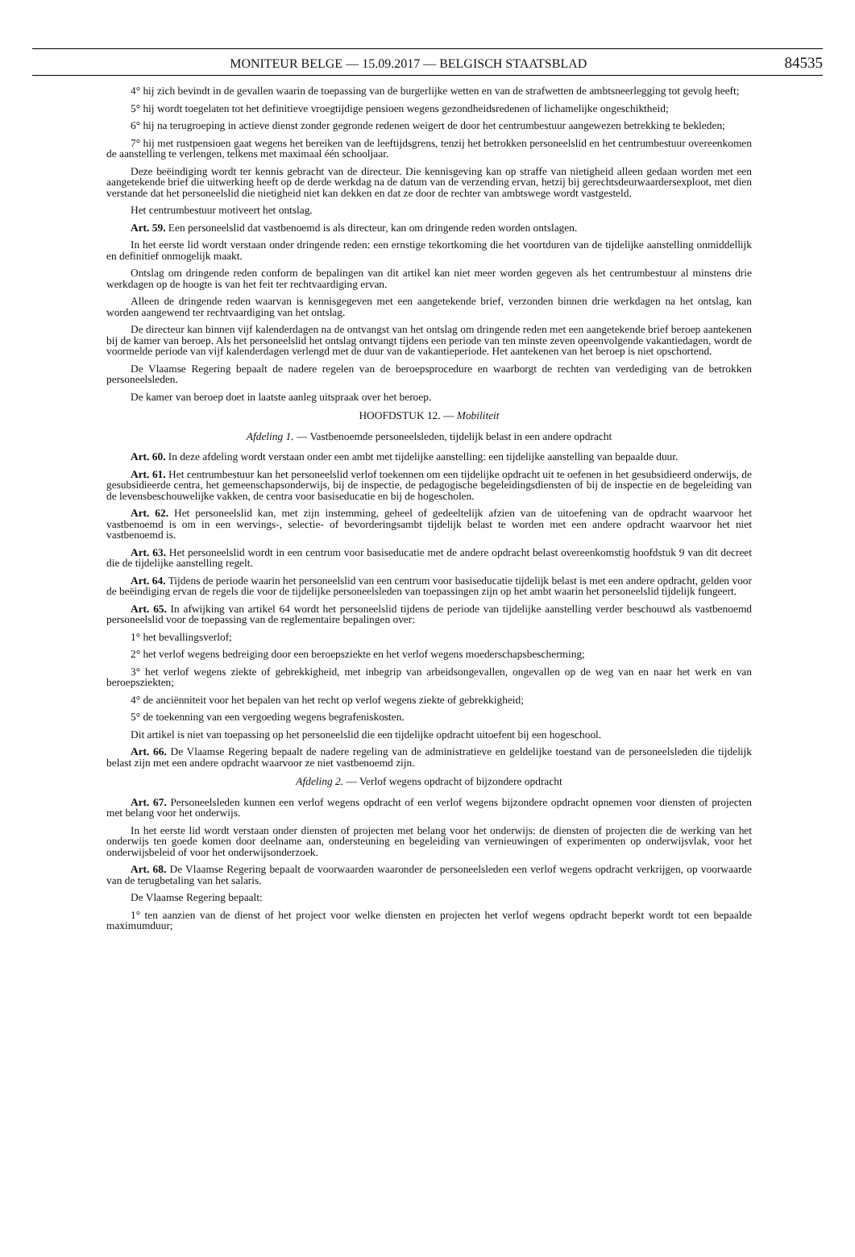MONITEUR BELGE — 15.09.2017 — BELGISCH STAATSBLAD 84535
4° hij zich bevindt in de gevallen waarin de toepassing van de burgerlijke wetten en van de strafwetten de ambtsneerlegging tot gevolg heeft;
5° hij wordt toegelaten tot het definitieve vroegtijdige pensioen wegens gezondheidsredenen of lichamelijke ongeschiktheid;
6° hij na terugroeping in actieve dienst zonder gegronde redenen weigert de door het centrumbestuur aangewezen betrekking te bekleden;
7° hij met rustpensioen gaat wegens het bereiken van de leeftijdsgrens, tenzij het betrokken personeelslid en het centrumbestuur overeenkomen de aanstelling te verlengen, telkens met maximaal één schooljaar.
Deze beëindiging wordt ter kennis gebracht van de directeur. Die kennisgeving kan op straffe van nietigheid alleen gedaan worden met een aangetekende brief die uitwerking heeft op de derde werkdag na de datum van de verzending ervan, hetzij bij gerechtsdeurwaardersexploot, met dien verstande dat het personeelslid die nietigheid niet kan dekken en dat ze door de rechter van ambtswege wordt vastgesteld.
Het centrumbestuur motiveert het ontslag.
Art. 59. Een personeelslid dat vastbenoemd is als directeur, kan om dringende reden worden ontslagen.
In het eerste lid wordt verstaan onder dringende reden: een ernstige tekortkoming die het voortduren van de tijdelijke aanstelling onmiddellijk en definitief onmogelijk maakt.
Ontslag om dringende reden conform de bepalingen van dit artikel kan niet meer worden gegeven als het centrumbestuur al minstens drie werkdagen op de hoogte is van het feit ter rechtvaardiging ervan.
Alleen de dringende reden waarvan is kennisgegeven met een aangetekende brief, verzonden binnen drie werkdagen na het ontslag, kan worden aangewend ter rechtvaardiging van het ontslag.
De directeur kan binnen vijf kalenderdagen na de ontvangst van het ontslag om dringende reden met een aangetekende brief beroep aantekenen bij de kamer van beroep. Als het personeelslid het ontslag ontvangt tijdens een periode van ten minste zeven opeenvolgende vakantiedagen, wordt de voormelde periode van vijf kalenderdagen verlengd met de duur van de vakantieperiode. Het aantekenen van het beroep is niet opschortend.
De Vlaamse Regering bepaalt de nadere regelen van de beroepsprocedure en waarborgt de rechten van verdediging van de betrokken personeelsleden.
De kamer van beroep doet in laatste aanleg uitspraak over het beroep.
HOOFDSTUK 12. — Mobiliteit
Afdeling 1. — Vastbenoemde personeelsleden, tijdelijk belast in een andere opdracht
Art. 60. In deze afdeling wordt verstaan onder een ambt met tijdelijke aanstelling: een tijdelijke aanstelling van bepaalde duur.
Art. 61. Het centrumbestuur kan het personeelslid verlof toekennen om een tijdelijke opdracht uit te oefenen in het gesubsidieerd onderwijs, de gesubsidieerde centra, het gemeenschapsonderwijs, bij de inspectie, de pedagogische begeleidingsdiensten of bij de inspectie en de begeleiding van de levensbeschouwelijke vakken, de centra voor basiseducatie en bij de hogescholen.
Art. 62. Het personeelslid kan, met zijn instemming, geheel of gedeeltelijk afzien van de uitoefening van de opdracht waarvoor het vastbenoemd is om in een wervings-, selectie- of bevorderingsambt tijdelijk belast te worden met een andere opdracht waarvoor het niet vastbenoemd is.
Art. 63. Het personeelslid wordt in een centrum voor basiseducatie met de andere opdracht belast overeenkomstig hoofdstuk 9 van dit decreet die de tijdelijke aanstelling regelt.
Art. 64. Tijdens de periode waarin het personeelslid van een centrum voor basiseducatie tijdelijk belast is met een andere opdracht, gelden voor de beëindiging ervan de regels die voor de tijdelijke personeelsleden van toepassingen zijn op het ambt waarin het personeelslid tijdelijk fungeert.
Art. 65. In afwijking van artikel 64 wordt het personeelslid tijdens de periode van tijdelijke aanstelling verder beschouwd als vastbenoemd personeelslid voor de toepassing van de reglementaire bepalingen over:
1° het bevallingsverlof;
2° het verlof wegens bedreiging door een beroepsziekte en het verlof wegens moederschapsbescherming;
3° het verlof wegens ziekte of gebrekkigheid, met inbegrip van arbeidsongevallen, ongevallen op de weg van en naar het werk en van beroepsziekten;
4° de anciënniteit voor het bepalen van het recht op verlof wegens ziekte of gebrekkigheid;
5° de toekenning van een vergoeding wegens begrafeniskosten.
Dit artikel is niet van toepassing op het personeelslid die een tijdelijke opdracht uitoefent bij een hogeschool.
Art. 66. De Vlaamse Regering bepaalt de nadere regeling van de administratieve en geldelijke toestand van de personeelsleden die tijdelijk belast zijn met een andere opdracht waarvoor ze niet vastbenoemd zijn.
Afdeling 2. — Verlof wegens opdracht of bijzondere opdracht
Art. 67. Personeelsleden kunnen een verlof wegens opdracht of een verlof wegens bijzondere opdracht opnemen voor diensten of projecten met belang voor het onderwijs.
In het eerste lid wordt verstaan onder diensten of projecten met belang voor het onderwijs: de diensten of projecten die de werking van het onderwijs ten goede komen door deelname aan, ondersteuning en begeleiding van vernieuwingen of experimenten op onderwijsvlak, voor het onderwijsbeleid of voor het onderwijsonderzoek.
Art. 68. De Vlaamse Regering bepaalt de voorwaarden waaronder de personeelsleden een verlof wegens opdracht verkrijgen, op voorwaarde van de terugbetaling van het salaris.
De Vlaamse Regering bepaalt:
1° ten aanzien van de dienst of het project voor welke diensten en projecten het verlof wegens opdracht beperkt wordt tot een bepaalde maximumduur;